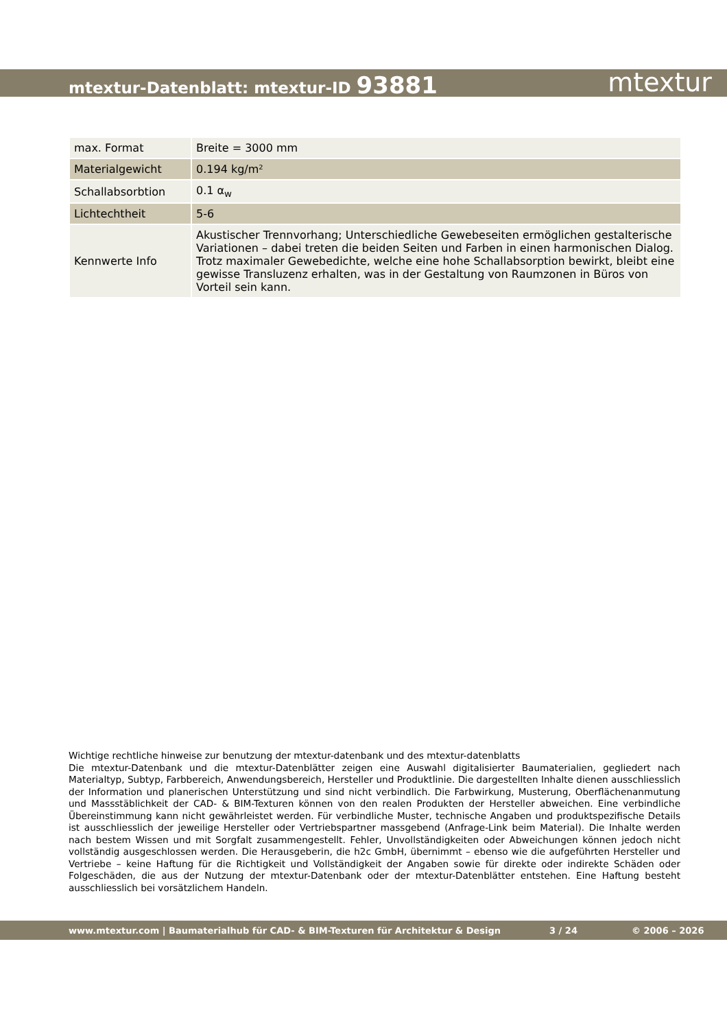mtextur-Datenblatt: mtextur-ID 93881
mtextur
| max. Format | Breite = 3000 mm |
| Materialgewicht | 0.194 kg/m² |
| Schallabsorbtion | 0.1 α<sub>w</sub> |
| Lichtechtheit | 5-6 |
| Kennwerte Info | Akustischer Trennvorhang; Unterschiedliche Gewebeseiten ermöglichen gestalterische Variationen – dabei treten die beiden Seiten und Farben in einen harmonischen Dialog. Trotz maximaler Gewebedichte, welche eine hohe Schallabsorption bewirkt, bleibt eine gewisse Transluzenz erhalten, was in der Gestaltung von Raumzonen in Büros von Vorteil sein kann. |
Wichtige rechtliche hinweise zur benutzung der mtextur-datenbank und des mtextur-datenblatts
Die mtextur-Datenbank und die mtextur-Datenblätter zeigen eine Auswahl digitalisierter Baumaterialien, gegliedert nach Materialtyp, Subtyp, Farbbereich, Anwendungsbereich, Hersteller und Produktlinie. Die dargestellten Inhalte dienen ausschliesslich der Information und planerischen Unterstützung und sind nicht verbindlich. Die Farbwirkung, Musterung, Oberflächenanmutung und Massstäblichkeit der CAD- & BIM-Texturen können von den realen Produkten der Hersteller abweichen. Eine verbindliche Übereinstimmung kann nicht gewährleistet werden. Für verbindliche Muster, technische Angaben und produktspezifische Details ist ausschliesslich der jeweilige Hersteller oder Vertriebspartner massgebend (Anfrage-Link beim Material). Die Inhalte werden nach bestem Wissen und mit Sorgfalt zusammengestellt. Fehler, Unvollständigkeiten oder Abweichungen können jedoch nicht vollständig ausgeschlossen werden. Die Herausgeberin, die h2c GmbH, übernimmt – ebenso wie die aufgeführten Hersteller und Vertriebe – keine Haftung für die Richtigkeit und Vollständigkeit der Angaben sowie für direkte oder indirekte Schäden oder Folgeschäden, die aus der Nutzung der mtextur-Datenbank oder der mtextur-Datenblätter entstehen. Eine Haftung besteht ausschliesslich bei vorsätzlichem Handeln.
www.mtextur.com | Baumaterialhub für CAD- & BIM-Texturen für Architektur & Design 3 / 24 © 2006 – 2026